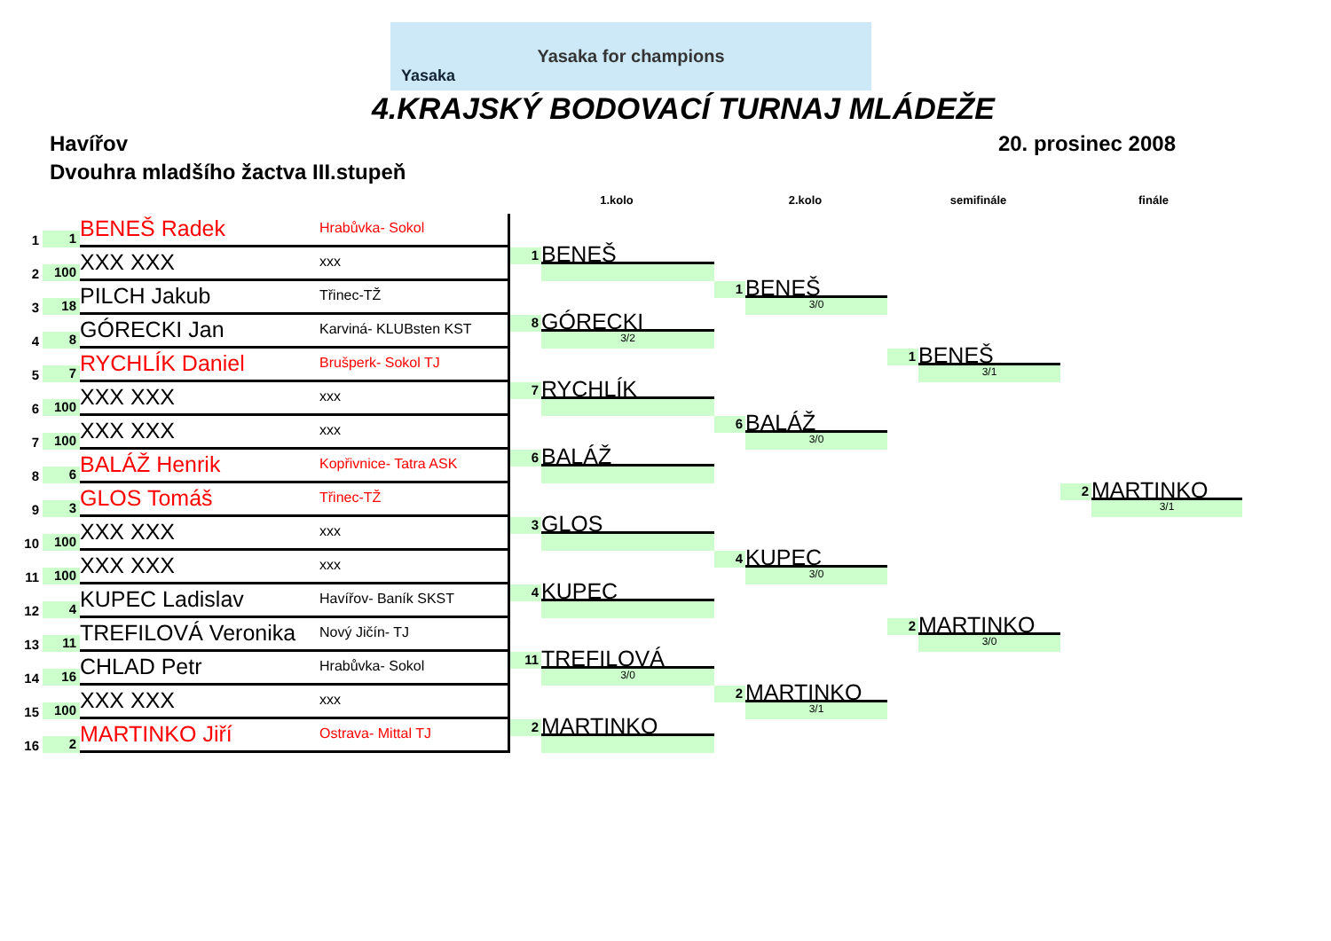Yasaka
Yasaka for champions
4.KRAJSKÝ BODOVACÍ TURNAJ MLÁDEŽE
Havířov 20. prosinec 2008
Dvouhra mladšího žactva III.stupeň
1.kolo 2.kolo semifinále finále
1
1
BENEŠ Radek
Hrabůvka- Sokol
2
100
XXX XXX
xxx
3
18
PILCH Jakub
Třinec-TŽ
4
8
GÓRECKI Jan
Karviná- KLUBsten KST
5
7
RYCHLÍK Daniel
Brušperk- Sokol TJ
6
100
XXX XXX
xxx
7
100
XXX XXX
xxx
8
6
BALÁŽ Henrik
Kopřivnice- Tatra ASK
9
3
GLOS Tomáš
Třinec-TŽ
10
100
XXX XXX
xxx
11
100
XXX XXX
xxx
12
4
KUPEC Ladislav
Havířov- Baník SKST
13
11
TREFILOVÁ Veronika
Nový Jičín- TJ
14
16
CHLAD Petr
Hrabůvka- Sokol
15
100
XXX XXX
xxx
16
2
MARTINKO Jiří
Ostrava- Mittal TJ
1
BENEŠ
8
GÓRECKI
3/2
7
RYCHLÍK
6
BALÁŽ
3
GLOS
4
KUPEC
11
TREFILOVÁ
3/0
2
MARTINKO
1
BENEŠ
3/0
6
BALÁŽ
3/0
4
KUPEC
3/0
2
MARTINKO
3/1
1
BENEŠ
3/1
2
MARTINKO
3/0
2
MARTINKO
3/1